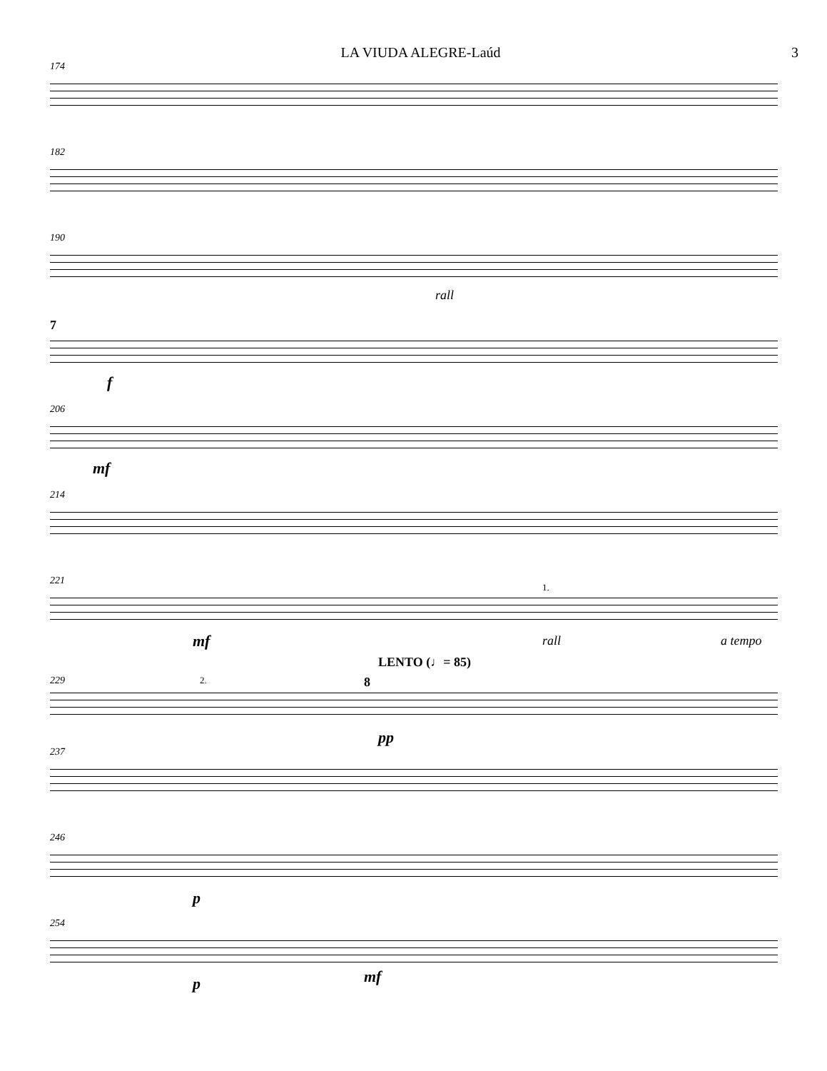LA VIUDA ALEGRE-Laúd 3
174
182
190
rall
7
f
206
mf
214
221
1.
mf rall a tempo
LENTO (♩= 85)
229 2. 8
pp
237
246
p
254
p mf